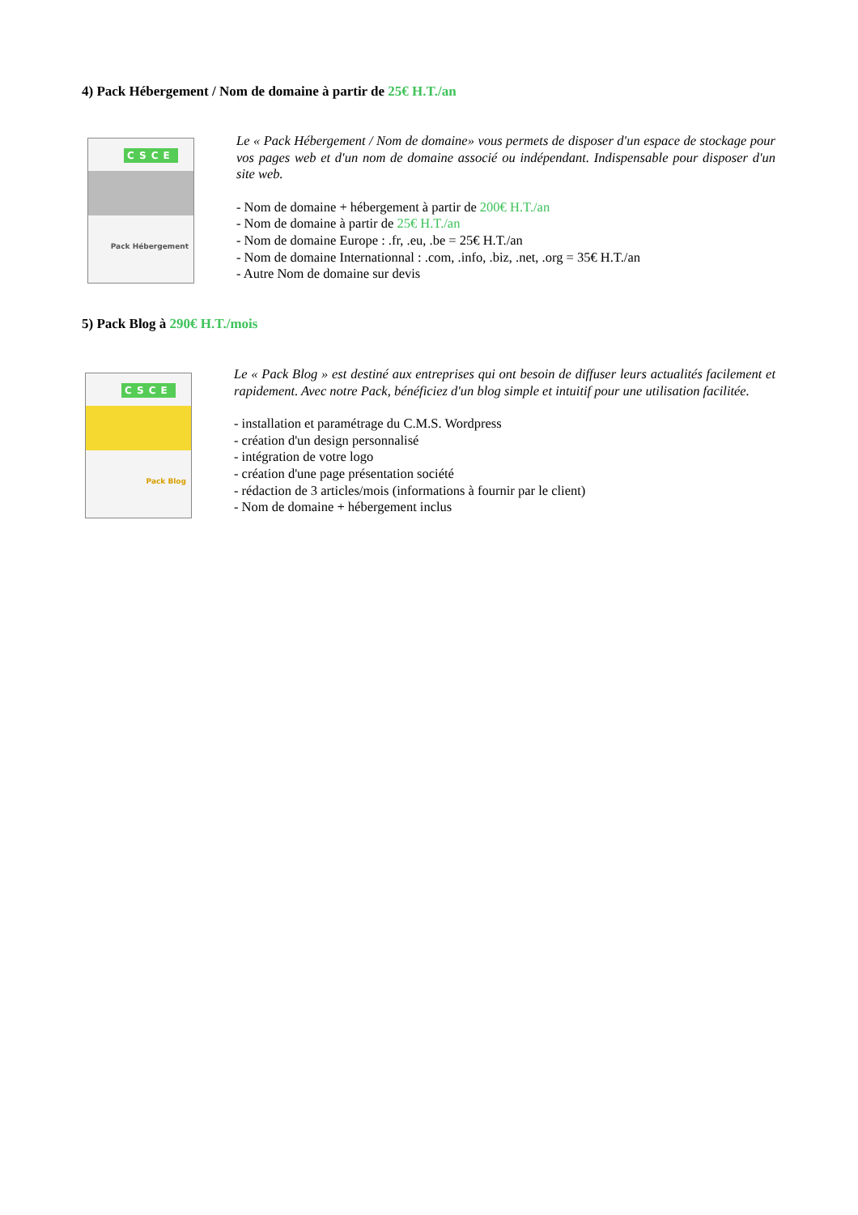4) Pack Hébergement / Nom de domaine à partir de 25€ H.T./an
CSCE
Pack Hébergement
Le « Pack Hébergement / Nom de domaine» vous permets de disposer d'un espace de stockage pour vos pages web et d'un nom de domaine associé ou indépendant. Indispensable pour disposer d'un site web.
- Nom de domaine + hébergement à partir de 200€ H.T./an
- Nom de domaine à partir de 25€ H.T./an
- Nom de domaine Europe : .fr, .eu, .be = 25€ H.T./an
- Nom de domaine Internationnal : .com, .info, .biz, .net, .org = 35€ H.T./an
- Autre Nom de domaine sur devis
5) Pack Blog à 290€ H.T./mois
CSCE
Pack Blog
Le « Pack Blog » est destiné aux entreprises qui ont besoin de diffuser leurs actualités facilement et rapidement. Avec notre Pack, bénéficiez d'un blog simple et intuitif pour une utilisation facilitée.
- installation et paramétrage du C.M.S. Wordpress
- création d'un design personnalisé
- intégration de votre logo
- création d'une page présentation société
- rédaction de 3 articles/mois (informations à fournir par le client)
- Nom de domaine + hébergement inclus